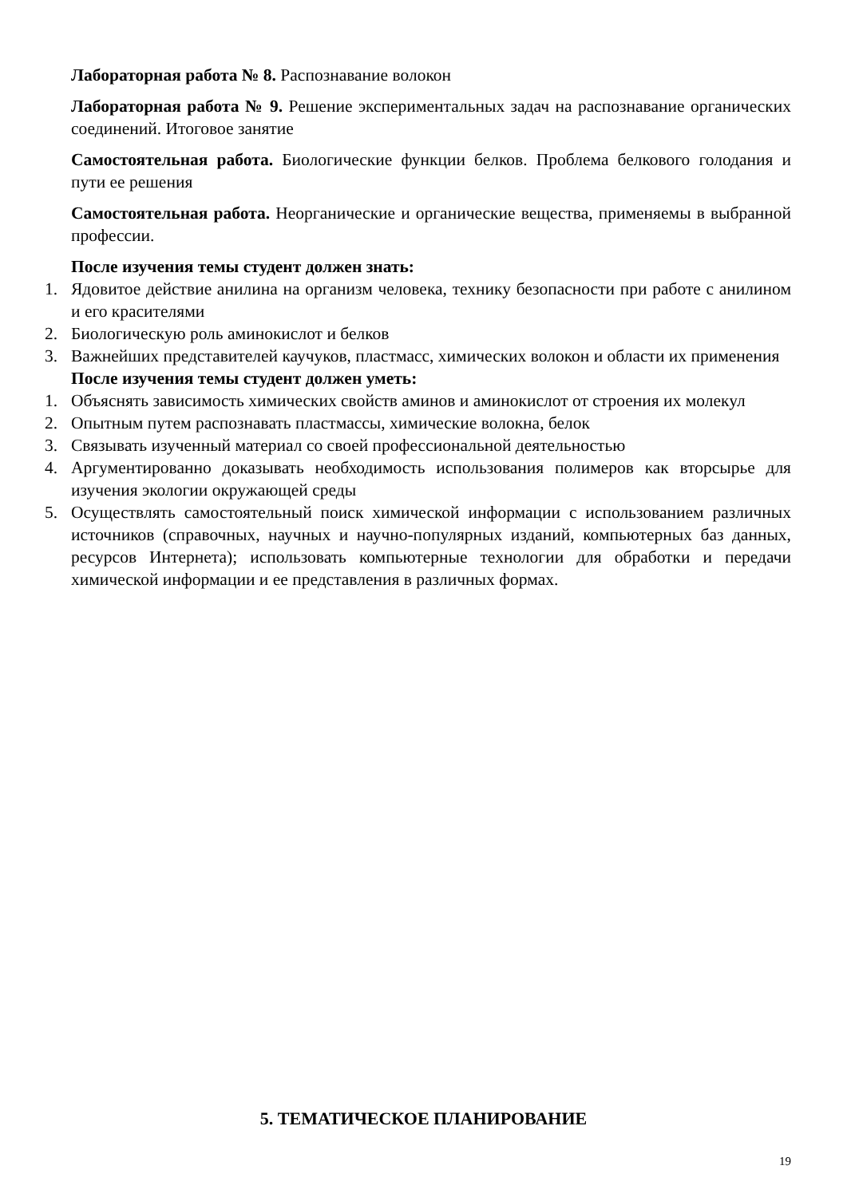Лабораторная работа № 8. Распознавание волокон
Лабораторная работа № 9. Решение экспериментальных задач на распознавание органических соединений. Итоговое занятие
Самостоятельная работа. Биологические функции белков. Проблема белкового голодания и пути ее решения
Самостоятельная работа. Неорганические и органические вещества, применяемы в выбранной профессии.
После изучения темы студент должен знать:
1. Ядовитое действие анилина на организм человека, технику безопасности при работе с анилином и его красителями
2. Биологическую роль аминокислот и белков
3. Важнейших представителей каучуков, пластмасс, химических волокон и области их применения
После изучения темы студент должен уметь:
1. Объяснять зависимость химических свойств аминов и аминокислот от строения их молекул
2. Опытным путем распознавать пластмассы, химические волокна, белок
3. Связывать изученный материал со своей профессиональной деятельностью
4. Аргументированно доказывать необходимость использования полимеров как вторсырье для изучения экологии окружающей среды
5. Осуществлять самостоятельный поиск химической информации с использованием различных источников (справочных, научных и научно-популярных изданий, компьютерных баз данных, ресурсов Интернета); использовать компьютерные технологии для обработки и передачи химической информации и ее представления в различных формах.
5. ТЕМАТИЧЕСКОЕ ПЛАНИРОВАНИЕ
19